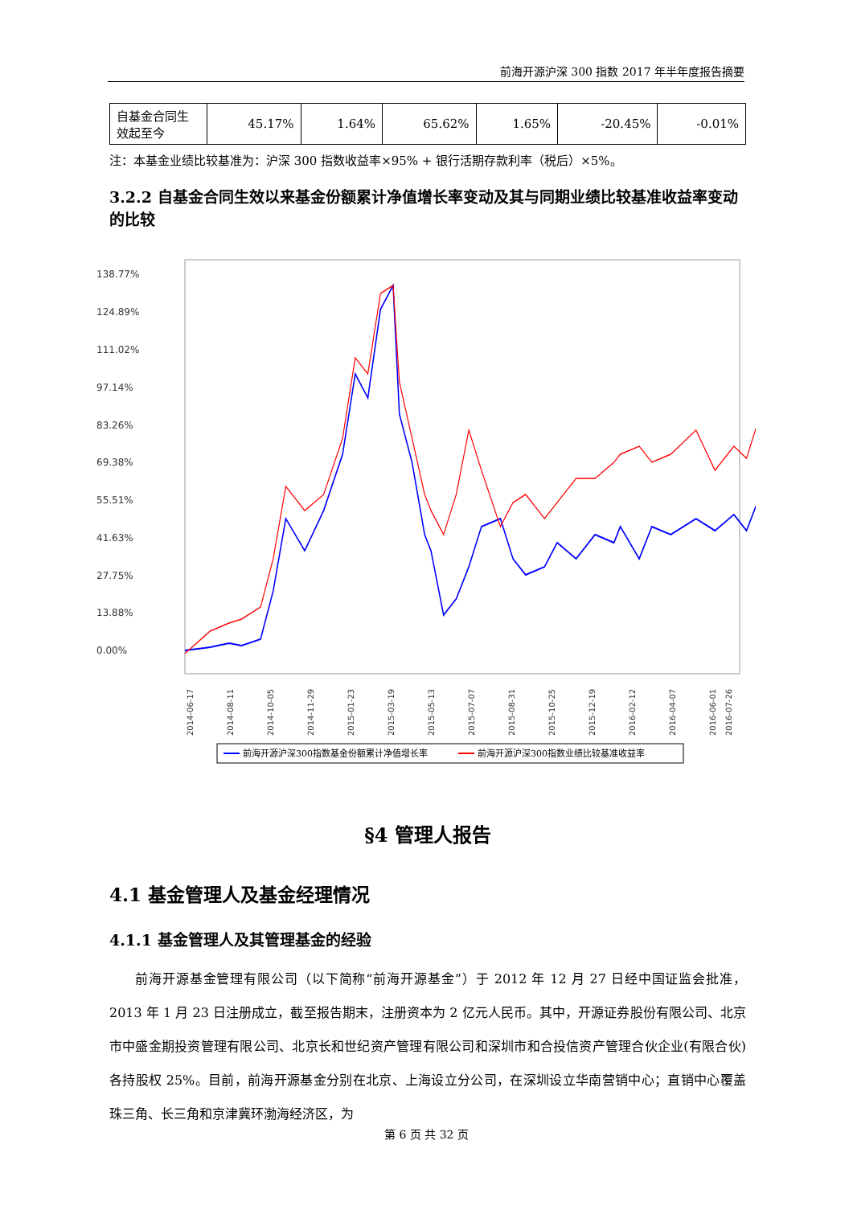前海开源沪深 300 指数 2017 年半年度报告摘要
| 自基金合同生效起至今 | 45.17% | 1.64% | 65.62% | 1.65% | -20.45% | -0.01% |
注：本基金业绩比较基准为：沪深 300 指数收益率×95% + 银行活期存款利率（税后）×5%。
3.2.2 自基金合同生效以来基金份额累计净值增长率变动及其与同期业绩比较基准收益率变动的比较
138.77%
124.89%
111.02%
97.14%
83.26%
69.38%
55.51%
41.63%
27.75%
13.88%
0.00%
2014-06-17
2014-08-11
2014-10-05
2014-11-29
2015-01-23
2015-03-19
2015-05-13
2015-07-07
2015-08-31
2015-10-25
2015-12-19
2016-02-12
2016-04-07
2016-06-01
2016-07-26
前海开源沪深300指数基金份额累计净值增长率
前海开源沪深300指数业绩比较基准收益率
§4 管理人报告
4.1 基金管理人及基金经理情况
4.1.1 基金管理人及其管理基金的经验
前海开源基金管理有限公司（以下简称“前海开源基金”）于 2012 年 12 月 27 日经中国证监会批准，2013 年 1 月 23 日注册成立，截至报告期末，注册资本为 2 亿元人民币。其中，开源证券股份有限公司、北京市中盛金期投资管理有限公司、北京长和世纪资产管理有限公司和深圳市和合投信资产管理合伙企业(有限合伙)各持股权 25%。目前，前海开源基金分别在北京、上海设立分公司，在深圳设立华南营销中心；直销中心覆盖珠三角、长三角和京津冀环渤海经济区，为
第 6 页 共 32 页